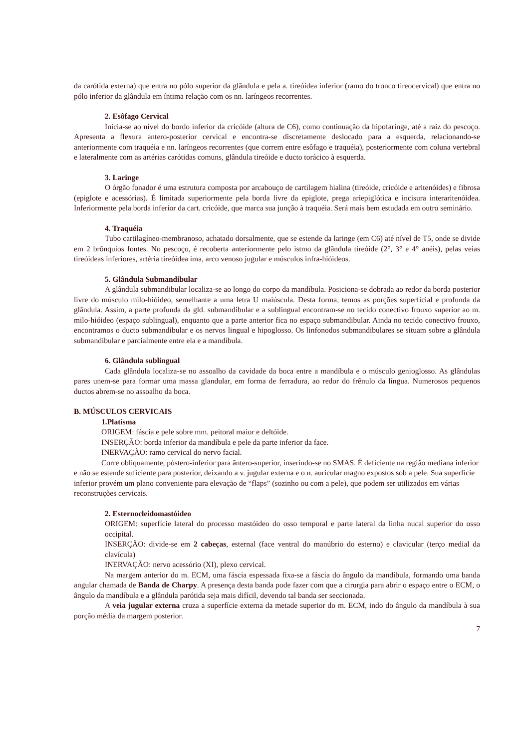da carótida externa) que entra no pólo superior da glândula e pela a. tireóidea inferior (ramo do tronco tireocervical) que entra no pólo inferior da glândula em íntima relação com os nn. laríngeos recorrentes.
2. Esôfago Cervical
Inicia-se ao nível do bordo inferior da cricóide (altura de C6), como continuação da hipofaringe, até a raiz do pescoço. Apresenta a flexura antero-posterior cervical e encontra-se discretamente deslocado para a esquerda, relacionando-se anteriormente com traquéia e nn. laríngeos recorrentes (que correm entre esôfago e traquéia), posteriormente com coluna vertebral e lateralmente com as artérias carótidas comuns, glândula tireóide e ducto torácico à esquerda.
3. Laringe
O órgão fonador é uma estrutura composta por arcabouço de cartilagem hialina (tireóide, cricóide e aritenóides) e fibrosa (epiglote e acessórias). É limitada superiormente pela borda livre da epiglote, prega ariepiglótica e incisura interaritenóidea. Inferiormente pela borda inferior da cart. cricóide, que marca sua junção à traquéia. Será mais bem estudada em outro seminário.
4. Traquéia
Tubo cartilagíneo-membranoso, achatado dorsalmente, que se estende da laringe (em C6) até nível de T5, onde se divide em 2 brônquios fontes. No pescoço, é recoberta anteriormente pelo istmo da glândula tireóide (2°, 3° e 4° anéis), pelas veias tireóideas inferiores, artéria tireóidea ima, arco venoso jugular e músculos infra-hióideos.
5. Glândula Submandibular
A glândula submandibular localiza-se ao longo do corpo da mandíbula. Posiciona-se dobrada ao redor da borda posterior livre do músculo milo-hióideo, semelhante a uma letra U maiúscula. Desta forma, temos as porções superficial e profunda da glândula. Assim, a parte profunda da gld. submandibular e a sublingual encontram-se no tecido conectivo frouxo superior ao m. milo-hióideo (espaço sublingual), enquanto que a parte anterior fica no espaço submandibular. Ainda no tecido conectivo frouxo, encontramos o ducto submandibular e os nervos lingual e hipoglosso. Os linfonodos submandibulares se situam sobre a glândula submandibular e parcialmente entre ela e a mandíbula.
6. Glândula sublingual
Cada glândula localiza-se no assoalho da cavidade da boca entre a mandíbula e o músculo genioglosso. As glândulas pares unem-se para formar uma massa glandular, em forma de ferradura, ao redor do frênulo da língua. Numerosos pequenos ductos abrem-se no assoalho da boca.
B. MÚSCULOS CERVICAIS
1.Platisma
ORIGEM: fáscia e pele sobre mm. peitoral maior e deltóide.
INSERÇÃO: borda inferior da mandíbula e pele da parte inferior da face.
INERVAÇÃO: ramo cervical do nervo facial.
Corre obliquamente, póstero-inferior para ântero-superior, inserindo-se no SMAS. É deficiente na região mediana inferior e não se estende suficiente para posterior, deixando a v. jugular externa e o n. auricular magno expostos sob a pele. Sua superfície inferior provém um plano conveniente para elevação de “flaps” (sozinho ou com a pele), que podem ser utilizados em várias reconstruções cervicais.
2. Esternocleidomastóideo
ORIGEM: superfície lateral do processo mastóideo do osso temporal e parte lateral da linha nucal superior do osso occipital.
INSERÇÃO: divide-se em 2 cabeças, esternal (face ventral do manúbrio do esterno) e clavicular (terço medial da clavícula)
INERVAÇÃO: nervo acessório (XI), plexo cervical.
Na margem anterior do m. ECM, uma fáscia espessada fixa-se a fáscia do ângulo da mandíbula, formando uma banda angular chamada de Banda de Charpy. A presença desta banda pode fazer com que a cirurgia para abrir o espaço entre o ECM, o ângulo da mandíbula e a glândula parótida seja mais difícil, devendo tal banda ser seccionada.
A veia jugular externa cruza a superfície externa da metade superior do m. ECM, indo do ângulo da mandíbula à sua porção média da margem posterior.
7